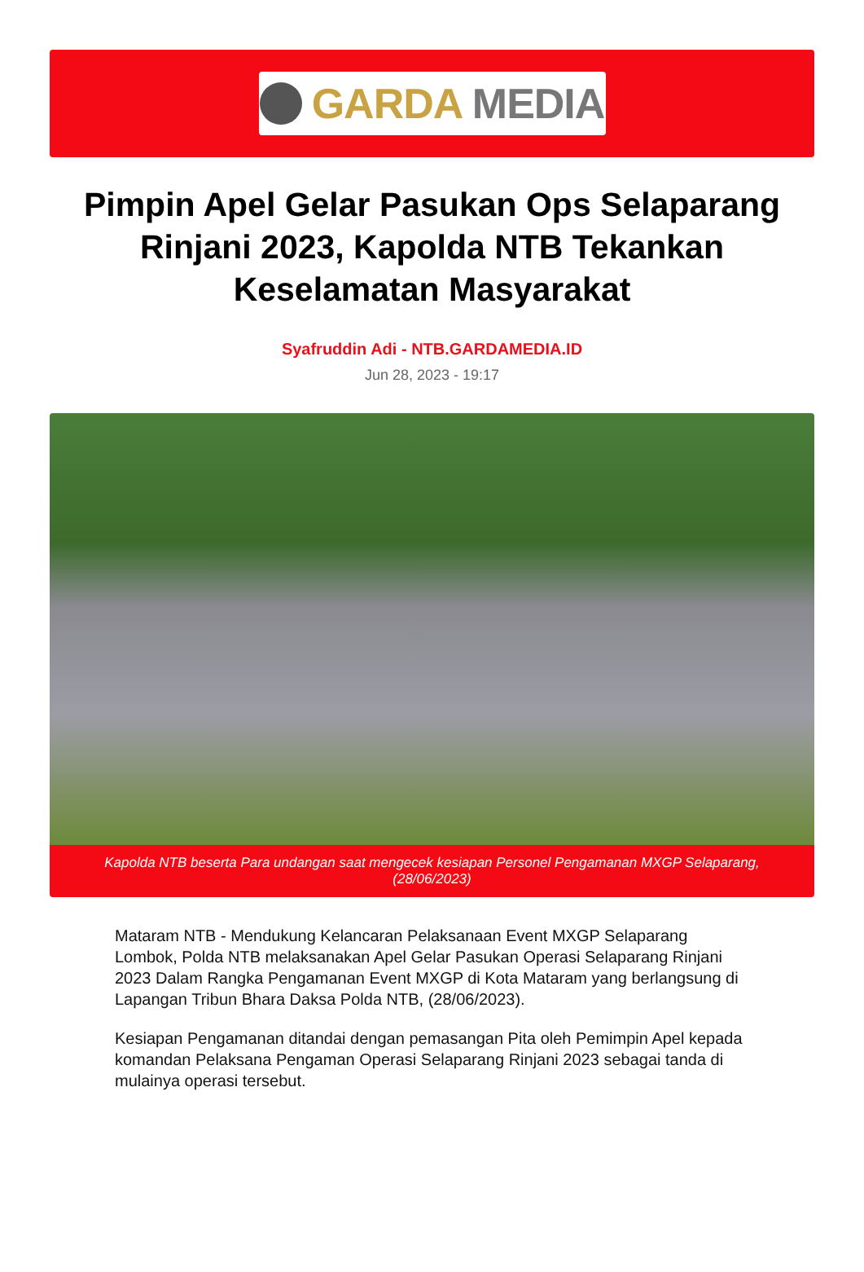GARDA MEDIA
Pimpin Apel Gelar Pasukan Ops Selaparang Rinjani 2023, Kapolda NTB Tekankan Keselamatan Masyarakat
Syafruddin Adi - NTB.GARDAMEDIA.ID
Jun 28, 2023 - 19:17
Kapolda NTB beserta Para undangan saat mengecek kesiapan Personel Pengamanan MXGP Selaparang, (28/06/2023)
Mataram NTB - Mendukung Kelancaran Pelaksanaan Event MXGP Selaparang Lombok, Polda NTB melaksanakan Apel Gelar Pasukan Operasi Selaparang Rinjani 2023 Dalam Rangka Pengamanan Event MXGP di Kota Mataram yang berlangsung di Lapangan Tribun Bhara Daksa Polda NTB, (28/06/2023).
Kesiapan Pengamanan ditandai dengan pemasangan Pita oleh Pemimpin Apel kepada komandan Pelaksana Pengaman Operasi Selaparang Rinjani 2023 sebagai tanda di mulainya operasi tersebut.